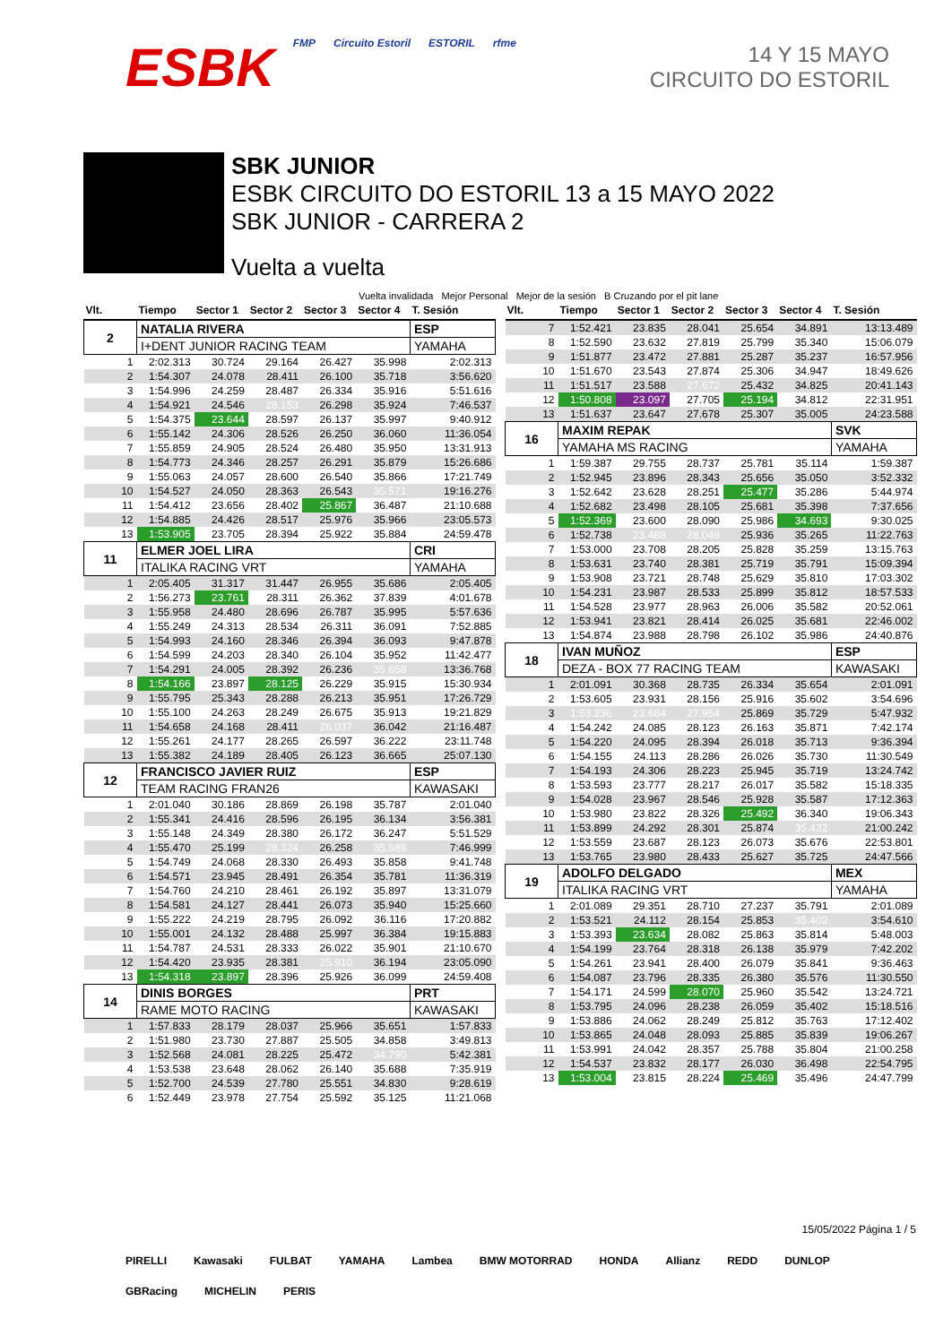ESBK FMP Circuito Estoril ESTORIL rfme
14 Y 15 MAYO
CIRCUITO DO ESTORIL
SBK JUNIOR
ESBK CIRCUITO DO ESTORIL 13 a 15 MAYO 2022
SBK JUNIOR - CARRERA 2
Vuelta a vuelta
Vuelta invalidada Mejor Personal Mejor de la sesión B Cruzando por el pit lane
| Vlt. | Tiempo | Sector 1 | Sector 2 | Sector 3 | Sector 4 | T. Sesión |
| --- | --- | --- | --- | --- | --- | --- |
| 2 | NATALIA RIVERA | | | | | ESP |
| | I+DENT JUNIOR RACING TEAM | | | | | YAMAHA |
| 1 | 2:02.313 | 30.724 | 29.164 | 26.427 | 35.998 | 2:02.313 |
| 2 | 1:54.307 | 24.078 | 28.411 | 26.100 | 35.718 | 3:56.620 |
| 3 | 1:54.996 | 24.259 | 28.487 | 26.334 | 35.916 | 5:51.616 |
| 4 | 1:54.921 | 24.546 | 28.153 | 26.298 | 35.924 | 7:46.537 |
| 5 | 1:54.375 | 23.644 | 28.597 | 26.137 | 35.997 | 9:40.912 |
| 6 | 1:55.142 | 24.306 | 28.526 | 26.250 | 36.060 | 11:36.054 |
| 7 | 1:55.859 | 24.905 | 28.524 | 26.480 | 35.950 | 13:31.913 |
| 8 | 1:54.773 | 24.346 | 28.257 | 26.291 | 35.879 | 15:26.686 |
| 9 | 1:55.063 | 24.057 | 28.600 | 26.540 | 35.866 | 17:21.749 |
| 10 | 1:54.527 | 24.050 | 28.363 | 26.543 | 35.571 | 19:16.276 |
| 11 | 1:54.412 | 23.656 | 28.402 | 25.867 | 36.487 | 21:10.688 |
| 12 | 1:54.885 | 24.426 | 28.517 | 25.976 | 35.966 | 23:05.573 |
| 13 | 1:53.905 | 23.705 | 28.394 | 25.922 | 35.884 | 24:59.478 |
| 11 | ELMER JOEL LIRA | | | | | CRI |
| | ITALIKA RACING VRT | | | | | YAMAHA |
| 1 | 2:05.405 | 31.317 | 31.447 | 26.955 | 35.686 | 2:05.405 |
| 2 | 1:56.273 | 23.761 | 28.311 | 26.362 | 37.839 | 4:01.678 |
| 3 | 1:55.958 | 24.480 | 28.696 | 26.787 | 35.995 | 5:57.636 |
| 4 | 1:55.249 | 24.313 | 28.534 | 26.311 | 36.091 | 7:52.885 |
| 5 | 1:54.993 | 24.160 | 28.346 | 26.394 | 36.093 | 9:47.878 |
| 6 | 1:54.599 | 24.203 | 28.340 | 26.104 | 35.952 | 11:42.477 |
| 7 | 1:54.291 | 24.005 | 28.392 | 26.236 | 35.658 | 13:36.768 |
| 8 | 1:54.166 | 23.897 | 28.125 | 26.229 | 35.915 | 15:30.934 |
| 9 | 1:55.795 | 25.343 | 28.288 | 26.213 | 35.951 | 17:26.729 |
| 10 | 1:55.100 | 24.263 | 28.249 | 26.675 | 35.913 | 19:21.829 |
| 11 | 1:54.658 | 24.168 | 28.411 | 26.037 | 36.042 | 21:16.487 |
| 12 | 1:55.261 | 24.177 | 28.265 | 26.597 | 36.222 | 23:11.748 |
| 13 | 1:55.382 | 24.189 | 28.405 | 26.123 | 36.665 | 25:07.130 |
| 12 | FRANCISCO JAVIER RUIZ | | | | | ESP |
| | TEAM RACING FRAN26 | | | | | KAWASAKI |
| 1 | 2:01.040 | 30.186 | 28.869 | 26.198 | 35.787 | 2:01.040 |
| 2 | 1:55.341 | 24.416 | 28.596 | 26.195 | 36.134 | 3:56.381 |
| 3 | 1:55.148 | 24.349 | 28.380 | 26.172 | 36.247 | 5:51.529 |
| 4 | 1:55.470 | 25.199 | 28.324 | 26.258 | 35.689 | 7:46.999 |
| 5 | 1:54.749 | 24.068 | 28.330 | 26.493 | 35.858 | 9:41.748 |
| 6 | 1:54.571 | 23.945 | 28.491 | 26.354 | 35.781 | 11:36.319 |
| 7 | 1:54.760 | 24.210 | 28.461 | 26.192 | 35.897 | 13:31.079 |
| 8 | 1:54.581 | 24.127 | 28.441 | 26.073 | 35.940 | 15:25.660 |
| 9 | 1:55.222 | 24.219 | 28.795 | 26.092 | 36.116 | 17:20.882 |
| 10 | 1:55.001 | 24.132 | 28.488 | 25.997 | 36.384 | 19:15.883 |
| 11 | 1:54.787 | 24.531 | 28.333 | 26.022 | 35.901 | 21:10.670 |
| 12 | 1:54.420 | 23.935 | 28.381 | 25.910 | 36.194 | 23:05.090 |
| 13 | 1:54.318 | 23.897 | 28.396 | 25.926 | 36.099 | 24:59.408 |
| 14 | DINIS BORGES | | | | | PRT |
| | RAME MOTO RACING | | | | | KAWASAKI |
| 1 | 1:57.833 | 28.179 | 28.037 | 25.966 | 35.651 | 1:57.833 |
| 2 | 1:51.980 | 23.730 | 27.887 | 25.505 | 34.858 | 3:49.813 |
| 3 | 1:52.568 | 24.081 | 28.225 | 25.472 | 34.790 | 5:42.381 |
| 4 | 1:53.538 | 23.648 | 28.062 | 26.140 | 35.688 | 7:35.919 |
| 5 | 1:52.700 | 24.539 | 27.780 | 25.551 | 34.830 | 9:28.619 |
| 6 | 1:52.449 | 23.978 | 27.754 | 25.592 | 35.125 | 11:21.068 |
| Vlt. | Tiempo | Sector 1 | Sector 2 | Sector 3 | Sector 4 | T. Sesión |
| --- | --- | --- | --- | --- | --- | --- |
| 7 | 1:52.421 | 23.835 | 28.041 | 25.654 | 34.891 | 13:13.489 |
| 8 | 1:52.590 | 23.632 | 27.819 | 25.799 | 35.340 | 15:06.079 |
| 9 | 1:51.877 | 23.472 | 27.881 | 25.287 | 35.237 | 16:57.956 |
| 10 | 1:51.670 | 23.543 | 27.874 | 25.306 | 34.947 | 18:49.626 |
| 11 | 1:51.517 | 23.588 | 27.672 | 25.432 | 34.825 | 20:41.143 |
| 12 | 1:50.808 | 23.097 | 27.705 | 25.194 | 34.812 | 22:31.951 |
| 13 | 1:51.637 | 23.647 | 27.678 | 25.307 | 35.005 | 24:23.588 |
| 16 | MAXIM REPAK | | | | | SVK |
| | YAMAHA MS RACING | | | | | YAMAHA |
| 1 | 1:59.387 | 29.755 | 28.737 | 25.781 | 35.114 | 1:59.387 |
| 2 | 1:52.945 | 23.896 | 28.343 | 25.656 | 35.050 | 3:52.332 |
| 3 | 1:52.642 | 23.628 | 28.251 | 25.477 | 35.286 | 5:44.974 |
| 4 | 1:52.682 | 23.498 | 28.105 | 25.681 | 35.398 | 7:37.656 |
| 5 | 1:52.369 | 23.600 | 28.090 | 25.986 | 34.693 | 9:30.025 |
| 6 | 1:52.738 | 23.488 | 28.049 | 25.936 | 35.265 | 11:22.763 |
| 7 | 1:53.000 | 23.708 | 28.205 | 25.828 | 35.259 | 13:15.763 |
| 8 | 1:53.631 | 23.740 | 28.381 | 25.719 | 35.791 | 15:09.394 |
| 9 | 1:53.908 | 23.721 | 28.748 | 25.629 | 35.810 | 17:03.302 |
| 10 | 1:54.231 | 23.987 | 28.533 | 25.899 | 35.812 | 18:57.533 |
| 11 | 1:54.528 | 23.977 | 28.963 | 26.006 | 35.582 | 20:52.061 |
| 12 | 1:53.941 | 23.821 | 28.414 | 26.025 | 35.681 | 22:46.002 |
| 13 | 1:54.874 | 23.988 | 28.798 | 26.102 | 35.986 | 24:40.876 |
| 18 | IVAN MUÑOZ | | | | | ESP |
| | DEZA - BOX 77 RACING TEAM | | | | | KAWASAKI |
| 1 | 2:01.091 | 30.368 | 28.735 | 26.334 | 35.654 | 2:01.091 |
| 2 | 1:53.605 | 23.931 | 28.156 | 25.916 | 35.602 | 3:54.696 |
| 3 | 1:53.236 | 23.684 | 27.954 | 25.869 | 35.729 | 5:47.932 |
| 4 | 1:54.242 | 24.085 | 28.123 | 26.163 | 35.871 | 7:42.174 |
| 5 | 1:54.220 | 24.095 | 28.394 | 26.018 | 35.713 | 9:36.394 |
| 6 | 1:54.155 | 24.113 | 28.286 | 26.026 | 35.730 | 11:30.549 |
| 7 | 1:54.193 | 24.306 | 28.223 | 25.945 | 35.719 | 13:24.742 |
| 8 | 1:53.593 | 23.777 | 28.217 | 26.017 | 35.582 | 15:18.335 |
| 9 | 1:54.028 | 23.967 | 28.546 | 25.928 | 35.587 | 17:12.363 |
| 10 | 1:53.980 | 23.822 | 28.326 | 25.492 | 36.340 | 19:06.343 |
| 11 | 1:53.899 | 24.292 | 28.301 | 25.874 | 35.432 | 21:00.242 |
| 12 | 1:53.559 | 23.687 | 28.123 | 26.073 | 35.676 | 22:53.801 |
| 13 | 1:53.765 | 23.980 | 28.433 | 25.627 | 35.725 | 24:47.566 |
| 19 | ADOLFO DELGADO | | | | | MEX |
| | ITALIKA RACING VRT | | | | | YAMAHA |
| 1 | 2:01.089 | 29.351 | 28.710 | 27.237 | 35.791 | 2:01.089 |
| 2 | 1:53.521 | 24.112 | 28.154 | 25.853 | 35.402 | 3:54.610 |
| 3 | 1:53.393 | 23.634 | 28.082 | 25.863 | 35.814 | 5:48.003 |
| 4 | 1:54.199 | 23.764 | 28.318 | 26.138 | 35.979 | 7:42.202 |
| 5 | 1:54.261 | 23.941 | 28.400 | 26.079 | 35.841 | 9:36.463 |
| 6 | 1:54.087 | 23.796 | 28.335 | 26.380 | 35.576 | 11:30.550 |
| 7 | 1:54.171 | 24.599 | 28.070 | 25.960 | 35.542 | 13:24.721 |
| 8 | 1:53.795 | 24.096 | 28.238 | 26.059 | 35.402 | 15:18.516 |
| 9 | 1:53.886 | 24.062 | 28.249 | 25.812 | 35.763 | 17:12.402 |
| 10 | 1:53.865 | 24.048 | 28.093 | 25.885 | 35.839 | 19:06.267 |
| 11 | 1:53.991 | 24.042 | 28.357 | 25.788 | 35.804 | 21:00.258 |
| 12 | 1:54.537 | 23.832 | 28.177 | 26.030 | 36.498 | 22:54.795 |
| 13 | 1:53.004 | 23.815 | 28.224 | 25.469 | 35.496 | 24:47.799 |
15/05/2022 Página 1 / 5
PIRELLI Kawasaki FULBAT YAMAHA Lambea BMW MOTORRAD HONDA Allianz REDD DUNLOP GBRacing MICHELIN PERIS